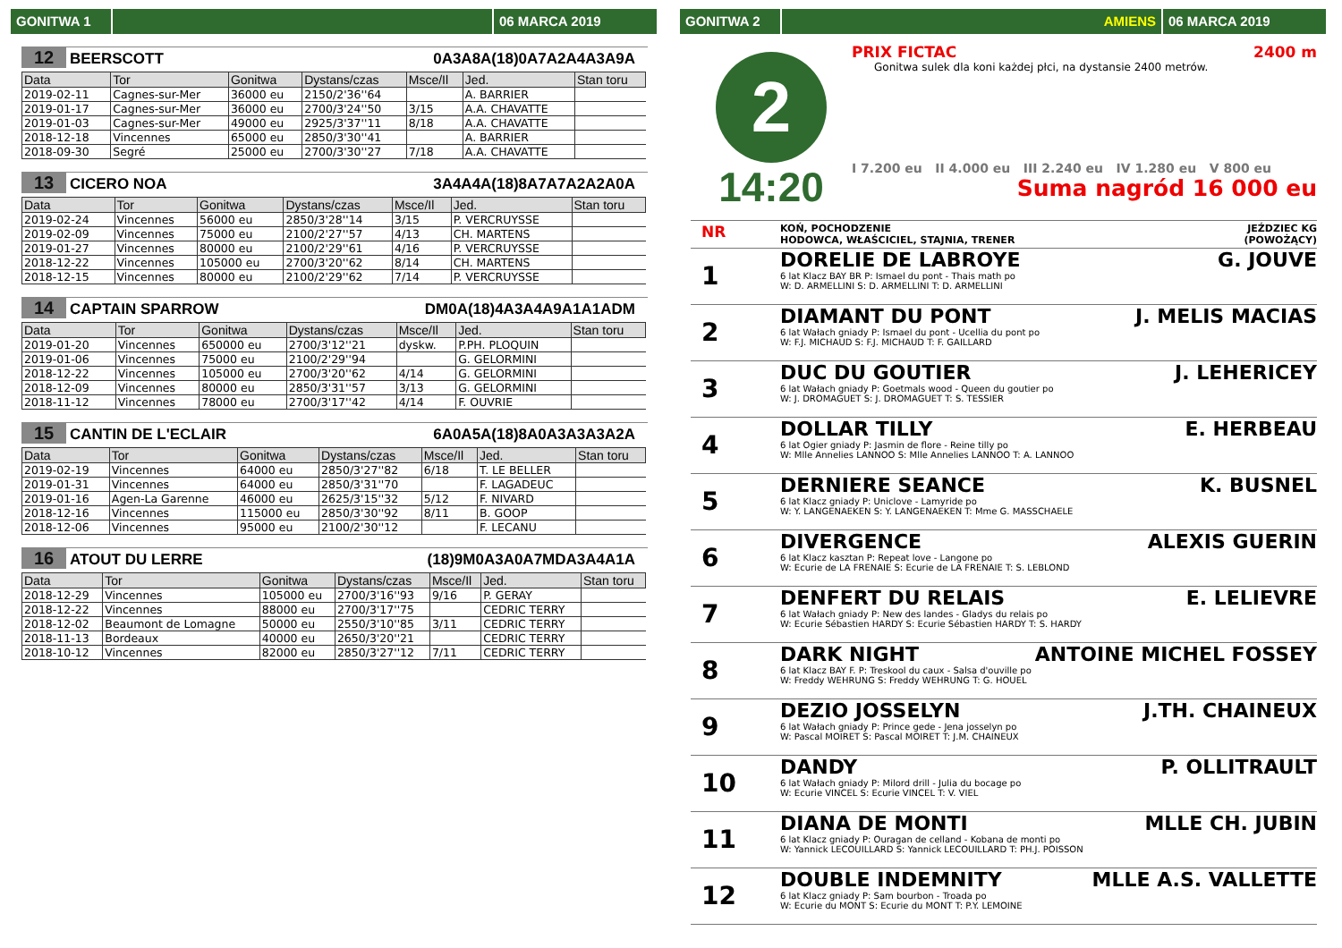GONITWA 1 06 MARCA 2019
12 BEERSCOTT 0A3A8A(18)0A7A2A4A3A9A
| Data | Tor | Gonitwa | Dystans/czas | Msce/Il | Jed. | Stan toru |
| --- | --- | --- | --- | --- | --- | --- |
| 2019-02-11 | Cagnes-sur-Mer | 36000 eu | 2150/2'36''64 | | A. BARRIER | |
| 2019-01-17 | Cagnes-sur-Mer | 36000 eu | 2700/3'24''50 | 3/15 | A.A. CHAVATTE | |
| 2019-01-03 | Cagnes-sur-Mer | 49000 eu | 2925/3'37''11 | 8/18 | A.A. CHAVATTE | |
| 2018-12-18 | Vincennes | 65000 eu | 2850/3'30''41 | | A. BARRIER | |
| 2018-09-30 | Segré | 25000 eu | 2700/3'30''27 | 7/18 | A.A. CHAVATTE | |
13 CICERO NOA 3A4A4A(18)8A7A7A2A2A0A
| Data | Tor | Gonitwa | Dystans/czas | Msce/Il | Jed. | Stan toru |
| --- | --- | --- | --- | --- | --- | --- |
| 2019-02-24 | Vincennes | 56000 eu | 2850/3'28''14 | 3/15 | P. VERCRUYSSE | |
| 2019-02-09 | Vincennes | 75000 eu | 2100/2'27''57 | 4/13 | CH. MARTENS | |
| 2019-01-27 | Vincennes | 80000 eu | 2100/2'29''61 | 4/16 | P. VERCRUYSSE | |
| 2018-12-22 | Vincennes | 105000 eu | 2700/3'20''62 | 8/14 | CH. MARTENS | |
| 2018-12-15 | Vincennes | 80000 eu | 2100/2'29''62 | 7/14 | P. VERCRUYSSE | |
14 CAPTAIN SPARROW DM0A(18)4A3A4A9A1A1ADM
| Data | Tor | Gonitwa | Dystans/czas | Msce/Il | Jed. | Stan toru |
| --- | --- | --- | --- | --- | --- | --- |
| 2019-01-20 | Vincennes | 650000 eu | 2700/3'12''21 | dyskw. | P.PH. PLOQUIN | |
| 2019-01-06 | Vincennes | 75000 eu | 2100/2'29''94 | | G. GELORMINI | |
| 2018-12-22 | Vincennes | 105000 eu | 2700/3'20''62 | 4/14 | G. GELORMINI | |
| 2018-12-09 | Vincennes | 80000 eu | 2850/3'31''57 | 3/13 | G. GELORMINI | |
| 2018-11-12 | Vincennes | 78000 eu | 2700/3'17''42 | 4/14 | F. OUVRIE | |
15 CANTIN DE L'ECLAIR 6A0A5A(18)8A0A3A3A3A2A
| Data | Tor | Gonitwa | Dystans/czas | Msce/Il | Jed. | Stan toru |
| --- | --- | --- | --- | --- | --- | --- |
| 2019-02-19 | Vincennes | 64000 eu | 2850/3'27''82 | 6/18 | T. LE BELLER | |
| 2019-01-31 | Vincennes | 64000 eu | 2850/3'31''70 | | F. LAGADEUC | |
| 2019-01-16 | Agen-La Garenne | 46000 eu | 2625/3'15''32 | 5/12 | F. NIVARD | |
| 2018-12-16 | Vincennes | 115000 eu | 2850/3'30''92 | 8/11 | B. GOOP | |
| 2018-12-06 | Vincennes | 95000 eu | 2100/2'30''12 | | F. LECANU | |
16 ATOUT DU LERRE (18)9M0A3A0A7MDA3A4A1A
| Data | Tor | Gonitwa | Dystans/czas | Msce/Il | Jed. | Stan toru |
| --- | --- | --- | --- | --- | --- | --- |
| 2018-12-29 | Vincennes | 105000 eu | 2700/3'16''93 | 9/16 | P. GERAY | |
| 2018-12-22 | Vincennes | 88000 eu | 2700/3'17''75 | | CEDRIC TERRY | |
| 2018-12-02 | Beaumont de Lomagne | 50000 eu | 2550/3'10''85 | 3/11 | CEDRIC TERRY | |
| 2018-11-13 | Bordeaux | 40000 eu | 2650/3'20''21 | | CEDRIC TERRY | |
| 2018-10-12 | Vincennes | 82000 eu | 2850/3'27''12 | 7/11 | CEDRIC TERRY | |
GONITWA 2 AMIENS 06 MARCA 2019
2
14:20
PRIX FICTAC 2400 m
Gonitwa sulek dla koni każdej płci, na dystansie 2400 metrów.
I 7.200 eu II 4.000 eu III 2.240 eu IV 1.280 eu V 800 eu
Suma nagród 16 000 eu
NR KOŃ, POCHODZENIE
HODOWCA, WŁAŚCICIEL, STAJNIA, TRENER JEŹDZIEC KG
(POWOŻĄCY)
1
DORELIE DE LABROYE G. JOUVE
6 lat Klacz BAY BR P: Ismael du pont - Thais math po
W: D. ARMELLINI S: D. ARMELLINI T: D. ARMELLINI
2
DIAMANT DU PONT J. MELIS MACIAS
6 lat Wałach gniady P: Ismael du pont - Ucellia du pont po
W: F.J. MICHAUD S: F.J. MICHAUD T: F. GAILLARD
3
DUC DU GOUTIER J. LEHERICEY
6 lat Wałach gniady P: Goetmals wood - Queen du goutier po
W: J. DROMAGUET S: J. DROMAGUET T: S. TESSIER
4
DOLLAR TILLY E. HERBEAU
6 lat Ogier gniady P: Jasmin de flore - Reine tilly po
W: Mlle Annelies LANNOO S: Mlle Annelies LANNOO T: A. LANNOO
5
DERNIERE SEANCE K. BUSNEL
6 lat Klacz gniady P: Uniclove - Lamyride po
W: Y. LANGENAEKEN S: Y. LANGENAEKEN T: Mme G. MASSCHAELE
6
DIVERGENCE ALEXIS GUERIN
6 lat Klacz kasztan P: Repeat love - Langone po
W: Ecurie de LA FRENAIE S: Ecurie de LA FRENAIE T: S. LEBLOND
7
DENFERT DU RELAIS E. LELIEVRE
6 lat Wałach gniady P: New des landes - Gladys du relais po
W: Ecurie Sébastien HARDY S: Ecurie Sébastien HARDY T: S. HARDY
8
DARK NIGHT ANTOINE MICHEL FOSSEY
6 lat Klacz BAY F. P: Treskool du caux - Salsa d'ouville po
W: Freddy WEHRUNG S: Freddy WEHRUNG T: G. HOUEL
9
DEZIO JOSSELYN J.TH. CHAINEUX
6 lat Wałach gniady P: Prince gede - Jena josselyn po
W: Pascal MOIRET S: Pascal MOIRET T: J.M. CHAINEUX
10
DANDY P. OLLITRAULT
6 lat Wałach gniady P: Milord drill - Julia du bocage po
W: Ecurie VINCEL S: Ecurie VINCEL T: V. VIEL
11
DIANA DE MONTI MLLE CH. JUBIN
6 lat Klacz gniady P: Ouragan de celland - Kobana de monti po
W: Yannick LECOUILLARD S: Yannick LECOUILLARD T: PH.J. POISSON
12
DOUBLE INDEMNITY MLLE A.S. VALLETTE
6 lat Klacz gniady P: Sam bourbon - Troada po
W: Ecurie du MONT S: Ecurie du MONT T: P.Y. LEMOINE